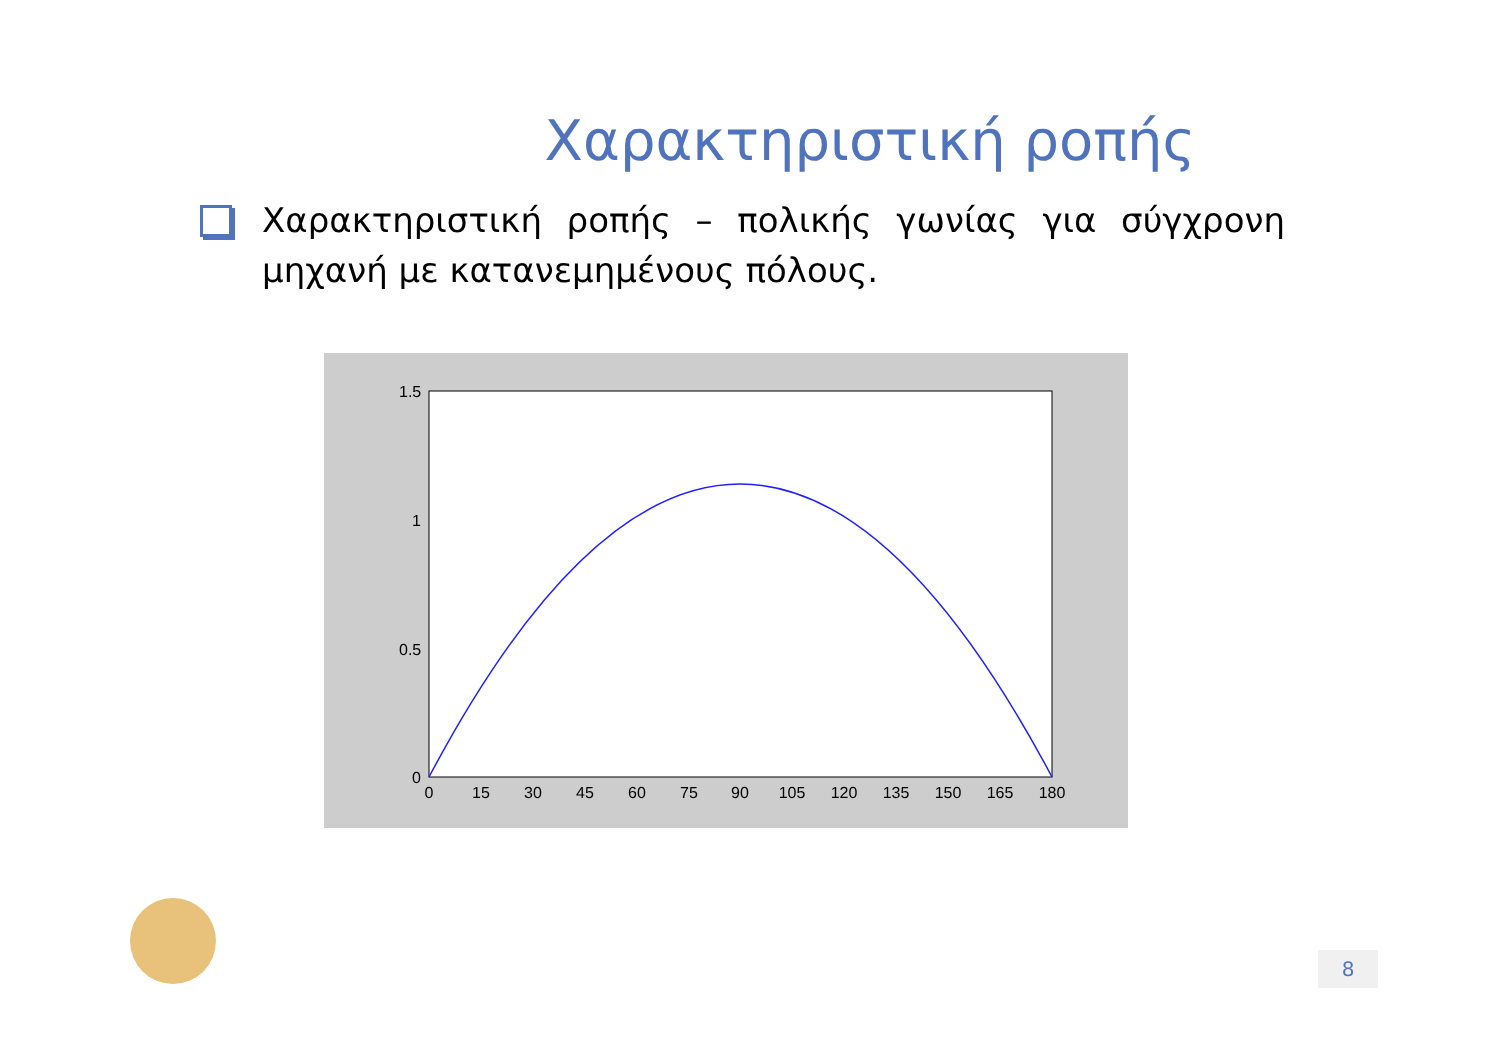Χαρακτηριστική ροπής
Χαρακτηριστική ροπής – πολικής γωνίας για σύγχρονη μηχανή με κατανεμημένους πόλους.
1.5
1
0.5
0
0
15
30
45
60
75
90
105
120
135
150
165
180
8